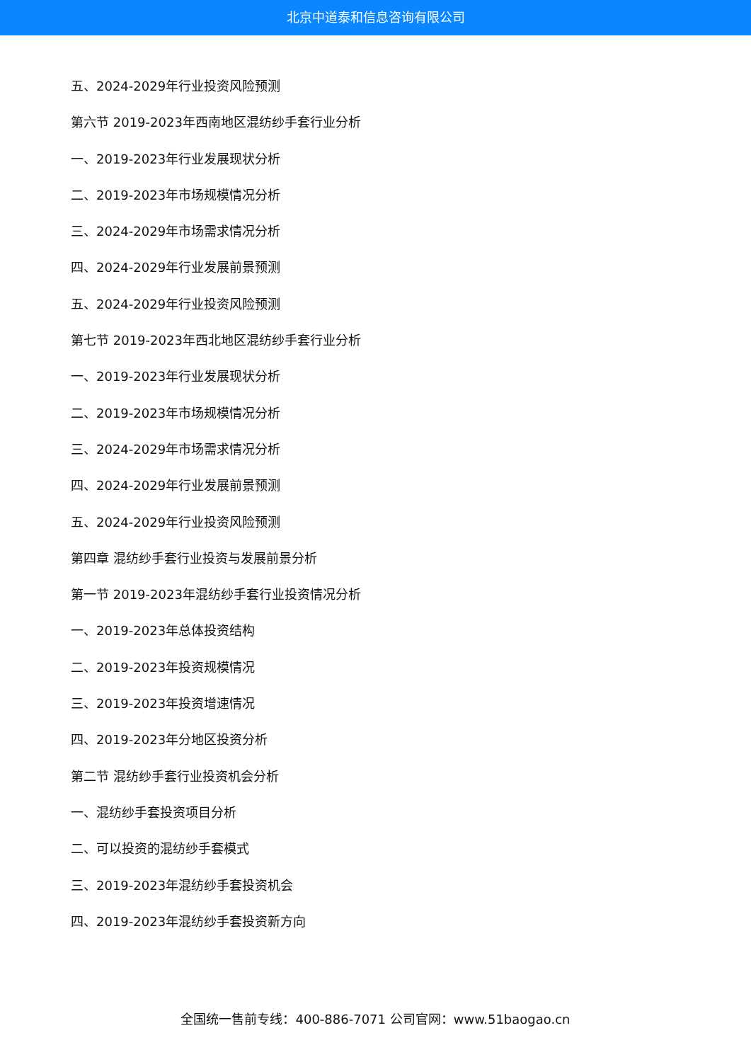北京中道泰和信息咨询有限公司
五、2024-2029年行业投资风险预测
第六节 2019-2023年西南地区混纺纱手套行业分析
一、2019-2023年行业发展现状分析
二、2019-2023年市场规模情况分析
三、2024-2029年市场需求情况分析
四、2024-2029年行业发展前景预测
五、2024-2029年行业投资风险预测
第七节 2019-2023年西北地区混纺纱手套行业分析
一、2019-2023年行业发展现状分析
二、2019-2023年市场规模情况分析
三、2024-2029年市场需求情况分析
四、2024-2029年行业发展前景预测
五、2024-2029年行业投资风险预测
第四章 混纺纱手套行业投资与发展前景分析
第一节 2019-2023年混纺纱手套行业投资情况分析
一、2019-2023年总体投资结构
二、2019-2023年投资规模情况
三、2019-2023年投资增速情况
四、2019-2023年分地区投资分析
第二节 混纺纱手套行业投资机会分析
一、混纺纱手套投资项目分析
二、可以投资的混纺纱手套模式
三、2019-2023年混纺纱手套投资机会
四、2019-2023年混纺纱手套投资新方向
全国统一售前专线：400-886-7071 公司官网：www.51baogao.cn